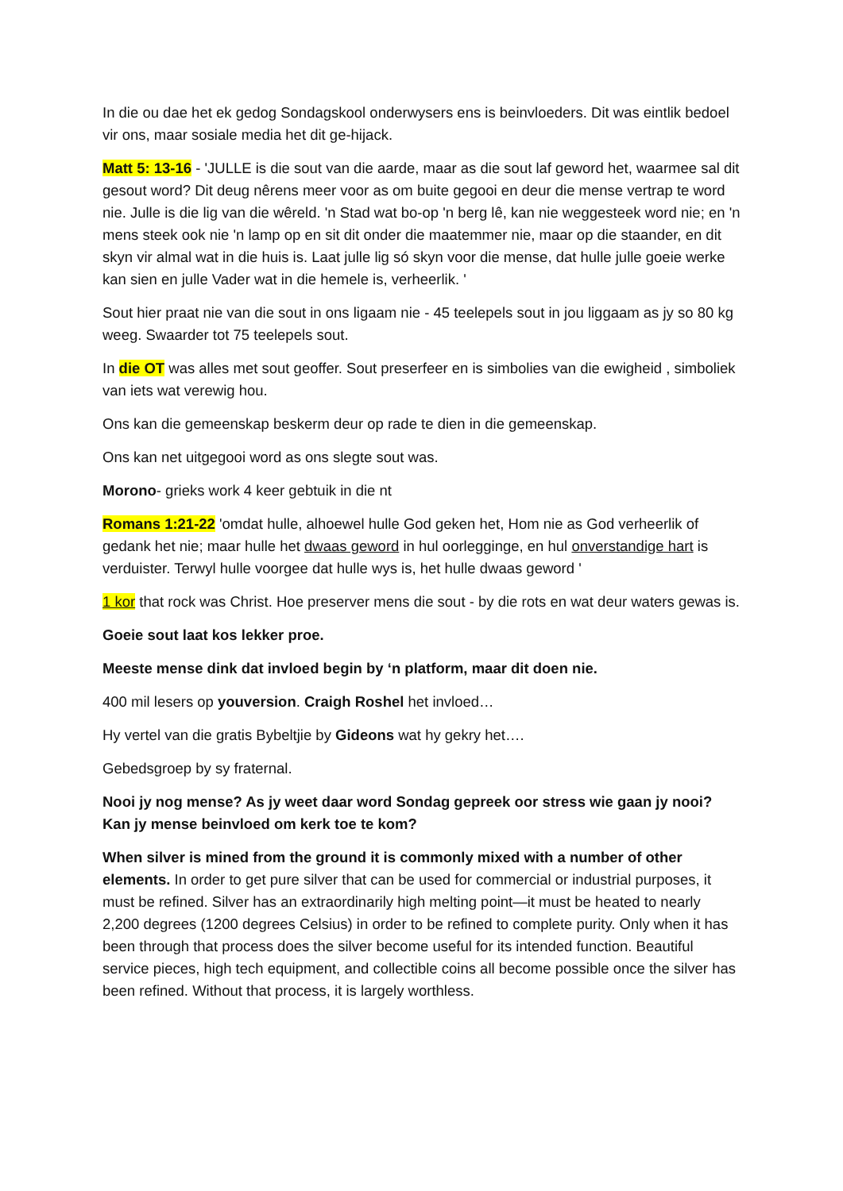In die ou dae het ek gedog Sondagskool onderwysers ens is beinvloeders. Dit was eintlik bedoel vir ons, maar sosiale media het dit ge-hijack.
Matt 5: 13-16 - 'JULLE is die sout van die aarde, maar as die sout laf geword het, waarmee sal dit gesout word? Dit deug nêrens meer voor as om buite gegooi en deur die mense vertrap te word nie. Julle is die lig van die wêreld. 'n Stad wat bo-op 'n berg lê, kan nie weggesteek word nie; en 'n mens steek ook nie 'n lamp op en sit dit onder die maatemmer nie, maar op die staander, en dit skyn vir almal wat in die huis is. Laat julle lig só skyn voor die mense, dat hulle julle goeie werke kan sien en julle Vader wat in die hemele is, verheerlik. '
Sout hier praat nie van die sout in ons ligaam nie - 45 teelepels sout in jou liggaam as jy so 80 kg weeg. Swaarder tot 75 teelepels sout.
In die OT was alles met sout geoffer. Sout preserfeer en is simbolies van die ewigheid , simboliek van iets wat verewig hou.
Ons kan die gemeenskap beskerm deur op rade te dien in die gemeenskap.
Ons kan net uitgegooi word as ons slegte sout was.
Morono- grieks work 4 keer gebtuik in die nt
Romans 1:21-22 'omdat hulle, alhoewel hulle God geken het, Hom nie as God verheerlik of gedank het nie; maar hulle het dwaas geword in hul oorlegginge, en hul onverstandige hart is verduister. Terwyl hulle voorgee dat hulle wys is, het hulle dwaas geword '
1 kor that rock was Christ. Hoe preserver mens die sout - by die rots en wat deur waters gewas is.
Goeie sout laat kos lekker proe.
Meeste mense dink dat invloed begin by ‘n platform, maar dit doen nie.
400 mil lesers op youversion. Craigh Roshel het invloed…
Hy vertel van die gratis Bybeltjie by Gideons wat hy gekry het….
Gebedsgroep by sy fraternal.
Nooi jy nog mense? As jy weet daar word Sondag gepreek oor stress wie gaan jy nooi? Kan jy mense beinvloed om kerk toe te kom?
When silver is mined from the ground it is commonly mixed with a number of other elements. In order to get pure silver that can be used for commercial or industrial purposes, it must be refined. Silver has an extraordinarily high melting point—it must be heated to nearly 2,200 degrees (1200 degrees Celsius) in order to be refined to complete purity. Only when it has been through that process does the silver become useful for its intended function. Beautiful service pieces, high tech equipment, and collectible coins all become possible once the silver has been refined. Without that process, it is largely worthless.